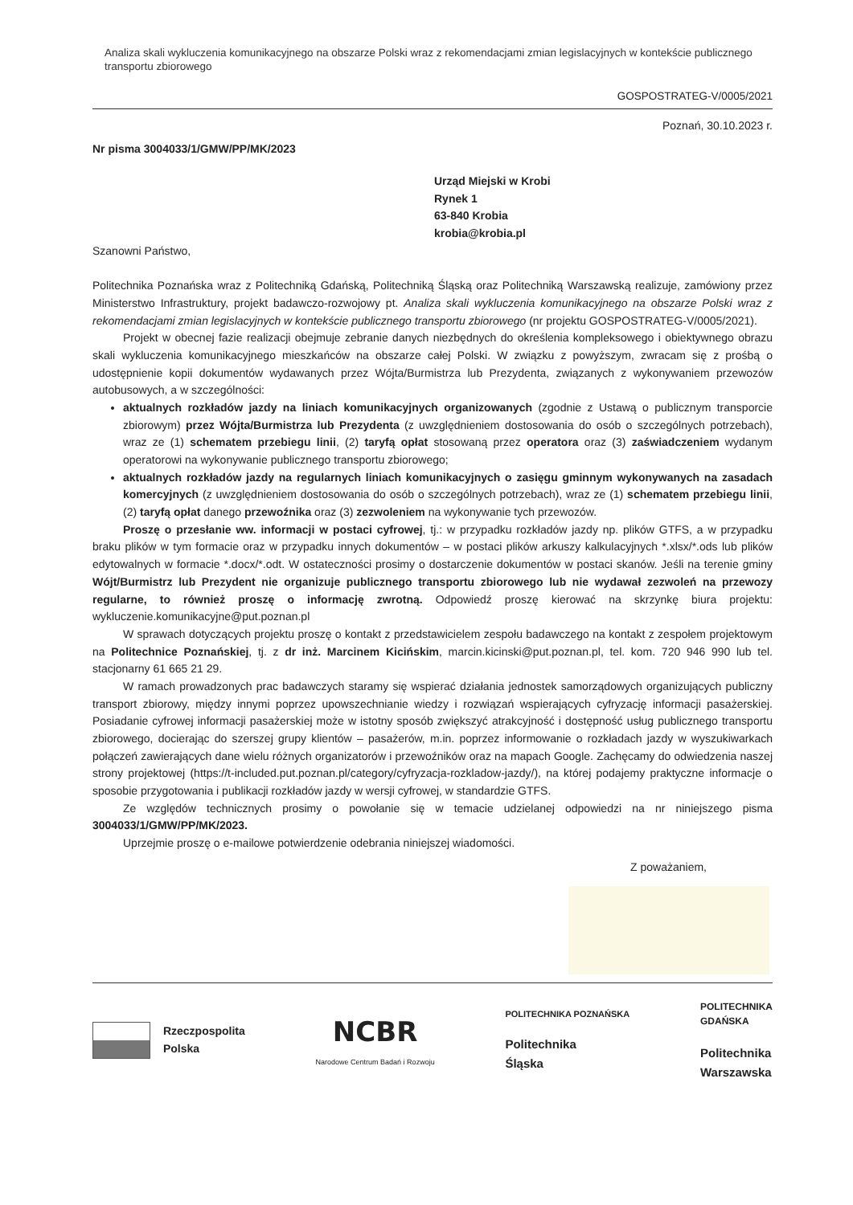Analiza skali wykluczenia komunikacyjnego na obszarze Polski wraz z rekomendacjami zmian legislacyjnych w kontekście publicznego transportu zbiorowego
GOSPOSTRATEG-V/0005/2021
Poznań, 30.10.2023 r.
Nr pisma 3004033/1/GMW/PP/MK/2023
Urząd Miejski w Krobi
Rynek 1
63-840 Krobia
krobia@krobia.pl
Szanowni Państwo,
Politechnika Poznańska wraz z Politechniką Gdańską, Politechniką Śląską oraz Politechniką Warszawską realizuje, zamówiony przez Ministerstwo Infrastruktury, projekt badawczo-rozwojowy pt. Analiza skali wykluczenia komunikacyjnego na obszarze Polski wraz z rekomendacjami zmian legislacyjnych w kontekście publicznego transportu zbiorowego (nr projektu GOSPOSTRATEG-V/0005/2021).
Projekt w obecnej fazie realizacji obejmuje zebranie danych niezbędnych do określenia kompleksowego i obiektywnego obrazu skali wykluczenia komunikacyjnego mieszkańców na obszarze całej Polski. W związku z powyższym, zwracam się z prośbą o udostępnienie kopii dokumentów wydawanych przez Wójta/Burmistrza lub Prezydenta, związanych z wykonywaniem przewozów autobusowych, a w szczególności:
aktualnych rozkładów jazdy na liniach komunikacyjnych organizowanych (zgodnie z Ustawą o publicznym transporcie zbiorowym) przez Wójta/Burmistrza lub Prezydenta (z uwzględnieniem dostosowania do osób o szczególnych potrzebach), wraz ze (1) schematem przebiegu linii, (2) taryfą opłat stosowaną przez operatora oraz (3) zaświadczeniem wydanym operatorowi na wykonywanie publicznego transportu zbiorowego;
aktualnych rozkładów jazdy na regularnych liniach komunikacyjnych o zasięgu gminnym wykonywanych na zasadach komercyjnych (z uwzględnieniem dostosowania do osób o szczególnych potrzebach), wraz ze (1) schematem przebiegu linii, (2) taryfą opłat danego przewoźnika oraz (3) zezwoleniem na wykonywanie tych przewozów.
Proszę o przesłanie ww. informacji w postaci cyfrowej, tj.: w przypadku rozkładów jazdy np. plików GTFS, a w przypadku braku plików w tym formacie oraz w przypadku innych dokumentów – w postaci plików arkuszy kalkulacyjnych *.xlsx/*.ods lub plików edytowalnych w formacie *.docx/*.odt. W ostateczności prosimy o dostarczenie dokumentów w postaci skanów. Jeśli na terenie gminy Wójt/Burmistrz lub Prezydent nie organizuje publicznego transportu zbiorowego lub nie wydawał zezwoleń na przewozy regularne, to również proszę o informację zwrotną. Odpowiedź proszę kierować na skrzynkę biura projektu: wykluczenie.komunikacyjne@put.poznan.pl
W sprawach dotyczących projektu proszę o kontakt z przedstawicielem zespołu badawczego na kontakt z zespołem projektowym na Politechnice Poznańskiej, tj. z dr inż. Marcinem Kicińskim, marcin.kicinski@put.poznan.pl, tel. kom. 720 946 990 lub tel. stacjonarny 61 665 21 29.
W ramach prowadzonych prac badawczych staramy się wspierać działania jednostek samorządowych organizujących publiczny transport zbiorowy, między innymi poprzez upowszechnianie wiedzy i rozwiązań wspierających cyfryzację informacji pasażerskiej. Posiadanie cyfrowej informacji pasażerskiej może w istotny sposób zwiększyć atrakcyjność i dostępność usług publicznego transportu zbiorowego, docierając do szerszej grupy klientów – pasażerów, m.in. poprzez informowanie o rozkładach jazdy w wyszukiwarkach połączeń zawierających dane wielu różnych organizatorów i przewoźników oraz na mapach Google. Zachęcamy do odwiedzenia naszej strony projektowej (https://t-included.put.poznan.pl/category/cyfryzacja-rozkladow-jazdy/), na której podajemy praktyczne informacje o sposobie przygotowania i publikacji rozkładów jazdy w wersji cyfrowej, w standardzie GTFS.
Ze względów technicznych prosimy o powołanie się w temacie udzielanej odpowiedzi na nr niniejszego pisma 3004033/1/GMW/PP/MK/2023.
Uprzejmie proszę o e-mailowe potwierdzenie odebrania niniejszej wiadomości.
Z poważaniem,
Rzeczpospolita
Polska
NCBR
Narodowe Centrum Badań i Rozwoju
POLITECHNIKA POZNAŃSKA
Politechnika
Śląska
POLITECHNIKA
GDAŃSKA
Politechnika
Warszawska